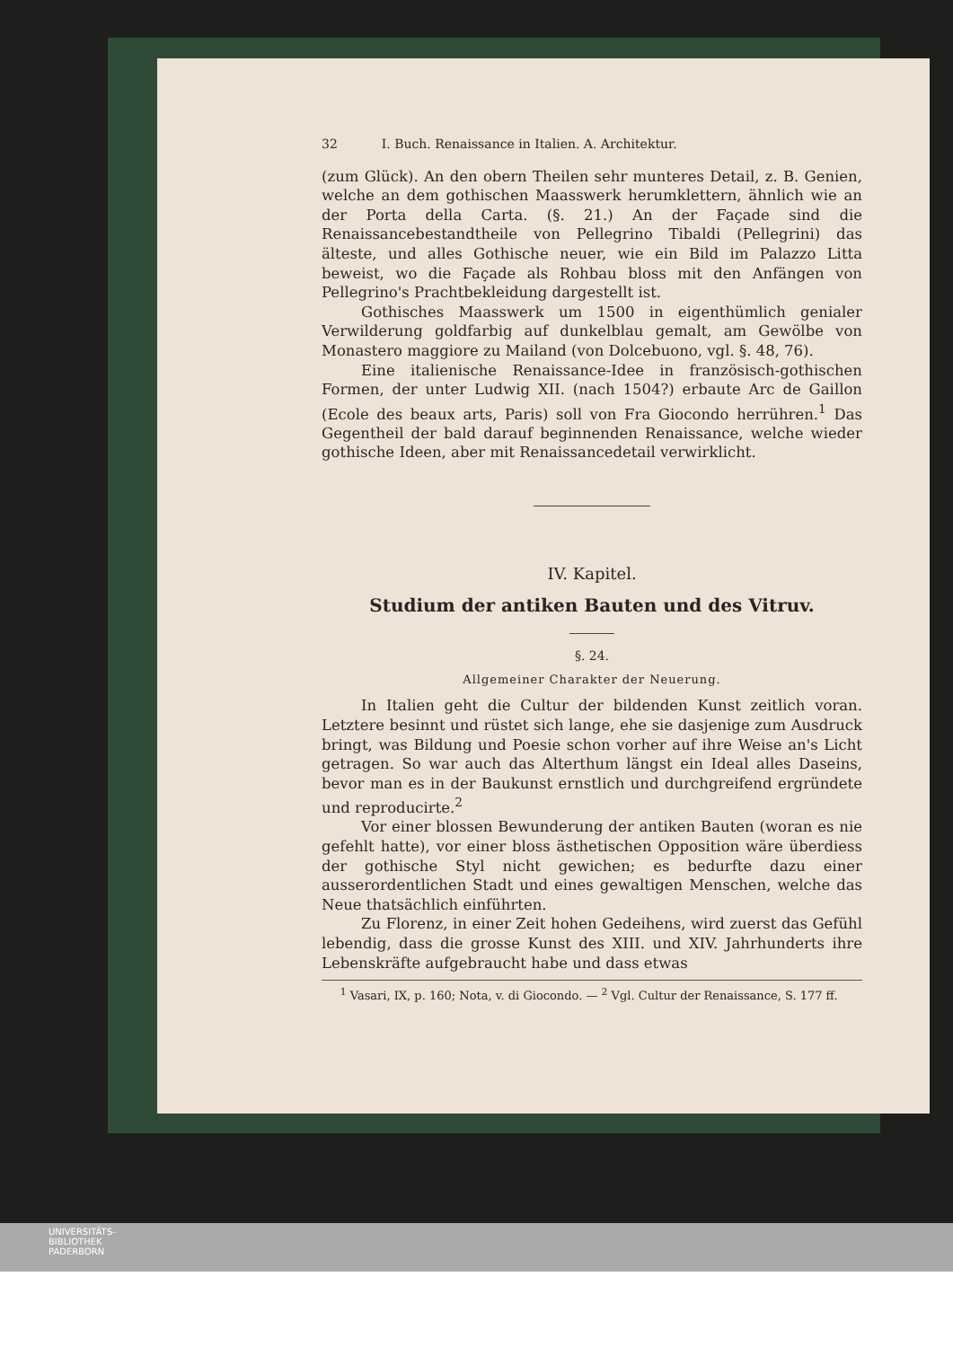32 I. Buch. Renaissance in Italien. A. Architektur.
(zum Glück). An den obern Theilen sehr munteres Detail, z. B. Genien, welche an dem gothischen Maasswerk herumklettern, ähnlich wie an der Porta della Carta. (§. 21.) An der Façade sind die Renaissancebestandtheile von Pellegrino Tibaldi (Pellegrini) das älteste, und alles Gothische neuer, wie ein Bild im Palazzo Litta beweist, wo die Façade als Rohbau bloss mit den Anfängen von Pellegrino's Prachtbekleidung dargestellt ist.
Gothisches Maasswerk um 1500 in eigenthümlich genialer Verwilderung goldfarbig auf dunkelblau gemalt, am Gewölbe von Monastero maggiore zu Mailand (von Dolcebuono, vgl. §. 48, 76).
Eine italienische Renaissance-Idee in französisch-gothischen Formen, der unter Ludwig XII. (nach 1504?) erbaute Arc de Gaillon (Ecole des beaux arts, Paris) soll von Fra Giocondo herrühren.<sup>1</sup> Das Gegentheil der bald darauf beginnenden Renaissance, welche wieder gothische Ideen, aber mit Renaissancedetail verwirklicht.
IV. Kapitel.
Studium der antiken Bauten und des Vitruv.
§. 24.
Allgemeiner Charakter der Neuerung.
In Italien geht die Cultur der bildenden Kunst zeitlich voran. Letztere besinnt und rüstet sich lange, ehe sie dasjenige zum Ausdruck bringt, was Bildung und Poesie schon vorher auf ihre Weise an's Licht getragen. So war auch das Alterthum längst ein Ideal alles Daseins, bevor man es in der Baukunst ernstlich und durchgreifend ergründete und reproducirte.<sup>2</sup>
Vor einer blossen Bewunderung der antiken Bauten (woran es nie gefehlt hatte), vor einer bloss ästhetischen Opposition wäre überdiess der gothische Styl nicht gewichen; es bedurfte dazu einer ausserordentlichen Stadt und eines gewaltigen Menschen, welche das Neue thatsächlich einführten.
Zu Florenz, in einer Zeit hohen Gedeihens, wird zuerst das Gefühl lebendig, dass die grosse Kunst des XIII. und XIV. Jahrhunderts ihre Lebenskräfte aufgebraucht habe und dass etwas
<sup>1</sup> Vasari, IX, p. 160; Nota, v. di Giocondo. — <sup>2</sup> Vgl. Cultur der Renaissance, S. 177 ff.
UNIVERSITÄTS-
BIBLIOTHEK
PADERBORN